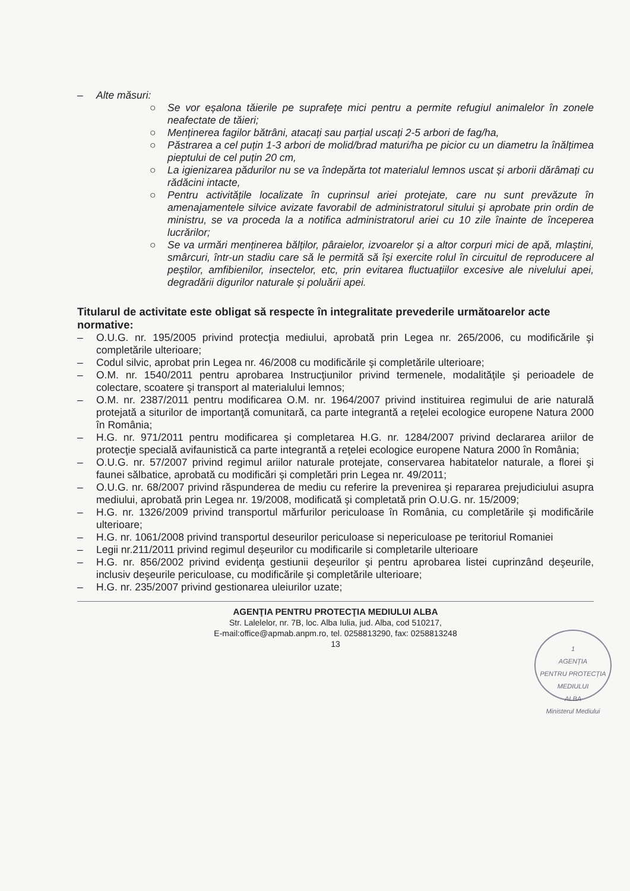– Alte măsuri:
○ Se vor eșalona tăierile pe suprafețe mici pentru a permite refugiul animalelor în zonele neafectate de tăieri;
○ Menținerea fagilor bătrâni, atacați sau parțial uscați 2-5 arbori de fag/ha,
○ Păstrarea a cel puțin 1-3 arbori de molid/brad maturi/ha pe picior cu un diametru la înălțimea pieptului de cel puțin 20 cm,
○ La igienizarea pădurilor nu se va îndepărta tot materialul lemnos uscat și arborii dărâmați cu rădăcini intacte,
○ Pentru activitățile localizate în cuprinsul ariei protejate, care nu sunt prevăzute în amenajamentele silvice avizate favorabil de administratorul sitului și aprobate prin ordin de ministru, se va proceda la a notifica administratorul ariei cu 10 zile înainte de începerea lucrărilor;
○ Se va urmări menținerea bălților, pâraielor, izvoarelor și a altor corpuri mici de apă, mlaștini, smârcuri, într-un stadiu care să le permită să își exercite rolul în circuitul de reproducere al peștilor, amfibienilor, insectelor, etc, prin evitarea fluctuațiilor excesive ale nivelului apei, degradării digurilor naturale și poluării apei.
Titularul de activitate este obligat să respecte în integralitate prevederile următoarelor acte normative:
– O.U.G. nr. 195/2005 privind protecţia mediului, aprobată prin Legea nr. 265/2006, cu modificările şi completările ulterioare;
– Codul silvic, aprobat prin Legea nr. 46/2008 cu modificările şi completările ulterioare;
– O.M. nr. 1540/2011 pentru aprobarea Instrucţiunilor privind termenele, modalităţile şi perioadele de colectare, scoatere şi transport al materialului lemnos;
– O.M. nr. 2387/2011 pentru modificarea O.M. nr. 1964/2007 privind instituirea regimului de arie naturală protejată a siturilor de importanţă comunitară, ca parte integrantă a reţelei ecologice europene Natura 2000 în România;
– H.G. nr. 971/2011 pentru modificarea şi completarea H.G. nr. 1284/2007 privind declararea ariilor de protecţie specială avifaunistică ca parte integrantă a reţelei ecologice europene Natura 2000 în România;
– O.U.G. nr. 57/2007 privind regimul ariilor naturale protejate, conservarea habitatelor naturale, a florei şi faunei sălbatice, aprobată cu modificări şi completări prin Legea nr. 49/2011;
– O.U.G. nr. 68/2007 privind răspunderea de mediu cu referire la prevenirea şi repararea prejudiciului asupra mediului, aprobată prin Legea nr. 19/2008, modificată şi completată prin O.U.G. nr. 15/2009;
– H.G. nr. 1326/2009 privind transportul mărfurilor periculoase în România, cu completările şi modificările ulterioare;
– H.G. nr. 1061/2008 privind transportul deseurilor periculoase si nepericuloase pe teritoriul Romaniei
– Legii nr.211/2011 privind regimul deșeurilor cu modificarile si completarile ulterioare
– H.G. nr. 856/2002 privind evidenţa gestiunii deşeurilor şi pentru aprobarea listei cuprinzând deşeurile, inclusiv deşeurile periculoase, cu modificările şi completările ulterioare;
– H.G. nr. 235/2007 privind gestionarea uleiurilor uzate;
AGENŢIA PENTRU PROTECŢIA MEDIULUI ALBA
Str. Lalelelor, nr. 7B, loc. Alba Iulia, jud. Alba, cod 510217,
E-mail:office@apmab.anpm.ro, tel. 0258813290, fax: 0258813248
13
1
AGENȚIA
PENTRU PROTECȚIA
MEDIULUI
ALBA
Ministerul Mediului